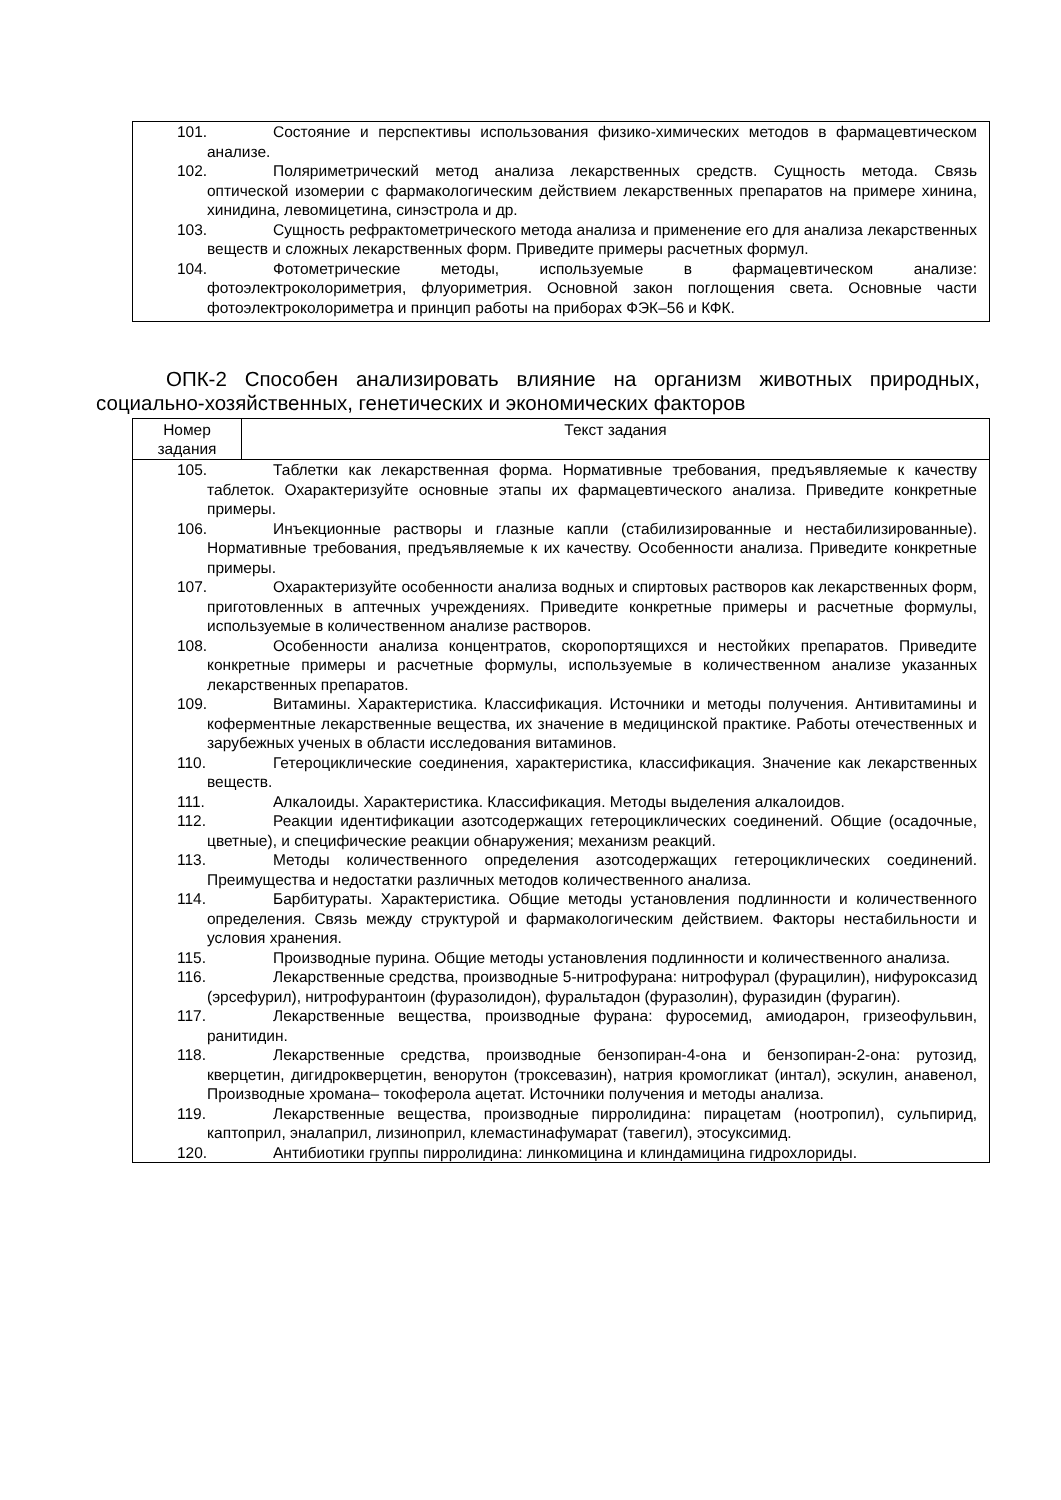101. Состояние и перспективы использования физико-химических методов в фармацевтическом анализе.
102. Поляриметрический метод анализа лекарственных средств. Сущность метода. Связь оптической изомерии с фармакологическим действием лекарственных препаратов на примере хинина, хинидина, левомицетина, синэстрола и др.
103. Сущность рефрактометрического метода анализа и применение его для анализа лекарственных веществ и сложных лекарственных форм. Приведите примеры расчетных формул.
104. Фотометрические методы, используемые в фармацевтическом анализе: фотоэлектроколориметрия, флуориметрия. Основной закон поглощения света. Основные части фотоэлектроколориметра и принцип работы на приборах ФЭК–56 и КФК.
ОПК-2 Способен анализировать влияние на организм животных природных, социально-хозяйственных, генетических и экономических факторов
| Номер задания | Текст задания |
| --- | --- |
105. Таблетки как лекарственная форма. Нормативные требования, предъявляемые к качеству таблеток. Охарактеризуйте основные этапы их фармацевтического анализа. Приведите конкретные примеры.
106. Инъекционные растворы и глазные капли (стабилизированные и нестабилизированные). Нормативные требования, предъявляемые к их качеству. Особенности анализа. Приведите конкретные примеры.
107. Охарактеризуйте особенности анализа водных и спиртовых растворов как лекарственных форм, приготовленных в аптечных учреждениях. Приведите конкретные примеры и расчетные формулы, используемые в количественном анализе растворов.
108. Особенности анализа концентратов, скоропортящихся и нестойких препаратов. Приведите конкретные примеры и расчетные формулы, используемые в количественном анализе указанных лекарственных препаратов.
109. Витамины. Характеристика. Классификация. Источники и методы получения. Антивитамины и коферментные лекарственные вещества, их значение в медицинской практике. Работы отечественных и зарубежных ученых в области исследования витаминов.
110. Гетероциклические соединения, характеристика, классификация. Значение как лекарственных веществ.
111. Алкалоиды. Характеристика. Классификация. Методы выделения алкалоидов.
112. Реакции идентификации азотсодержащих гетероциклических соединений. Общие (осадочные, цветные), и специфические реакции обнаружения; механизм реакций.
113. Методы количественного определения азотсодержащих гетероциклических соединений. Преимущества и недостатки различных методов количественного анализа.
114. Барбитураты. Характеристика. Общие методы установления подлинности и количественного определения. Связь между структурой и фармакологическим действием. Факторы нестабильности и условия хранения.
115. Производные пурина. Общие методы установления подлинности и количественного анализа.
116. Лекарственные средства, производные 5-нитрофурана: нитрофурал (фурацилин), нифуроксазид (эрсефурил), нитрофурантоин (фуразолидон), фуральтадон (фуразолин), фуразидин (фурагин).
117. Лекарственные вещества, производные фурана: фуросемид, амиодарон, гризеофульвин, ранитидин.
118. Лекарственные средства, производные бензопиран-4-она и бензопиран-2-она: рутозид, кверцетин, дигидрокверцетин, венорутон (троксевазин), натрия кромогликат (интал), эскулин, анавенол, Производные хромана– токоферола ацетат. Источники получения и методы анализа.
119. Лекарственные вещества, производные пирролидина: пирацетам (ноотропил), сульпирид, каптоприл, эналаприл, лизиноприл, клемастинафумарат (тавегил), этосуксимид.
120. Антибиотики группы пирролидина: линкомицина и клиндамицина гидрохлориды.